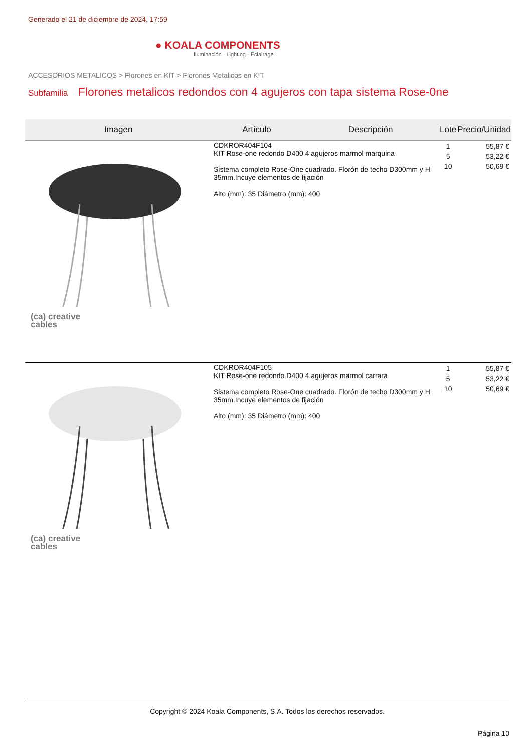Generado el 21 de diciembre de 2024, 17:59
● KOALA COMPONENTS
Iluminación · Lighting · Éclairage
ACCESORIOS METALICOS > Florones en KIT > Florones Metalicos en KIT
Subfamilia Florones metalicos redondos con 4 agujeros con tapa sistema Rose-0ne
| Imagen | Artículo | Descripción | Lote | Precio/Unidad |
| --- | --- | --- | --- | --- |
| (ca) creative cables | CDKROR404F104 KIT Rose-one redondo D400 4 agujeros marmol marquina Sistema completo Rose-One cuadrado. Florón de techo D300mm y H 35mm.Incuye elementos de fijación Alto (mm): 35 Diámetro (mm): 400 | | 1 5 10 | 55,87 € 53,22 € 50,69 € |
| (ca) creative cables | CDKROR404F105 KIT Rose-one redondo D400 4 agujeros marmol carrara Sistema completo Rose-One cuadrado. Florón de techo D300mm y H 35mm.Incuye elementos de fijación Alto (mm): 35 Diámetro (mm): 400 | | 1 5 10 | 55,87 € 53,22 € 50,69 € |
Copyright © 2024 Koala Components, S.A. Todos los derechos reservados.
Página 10